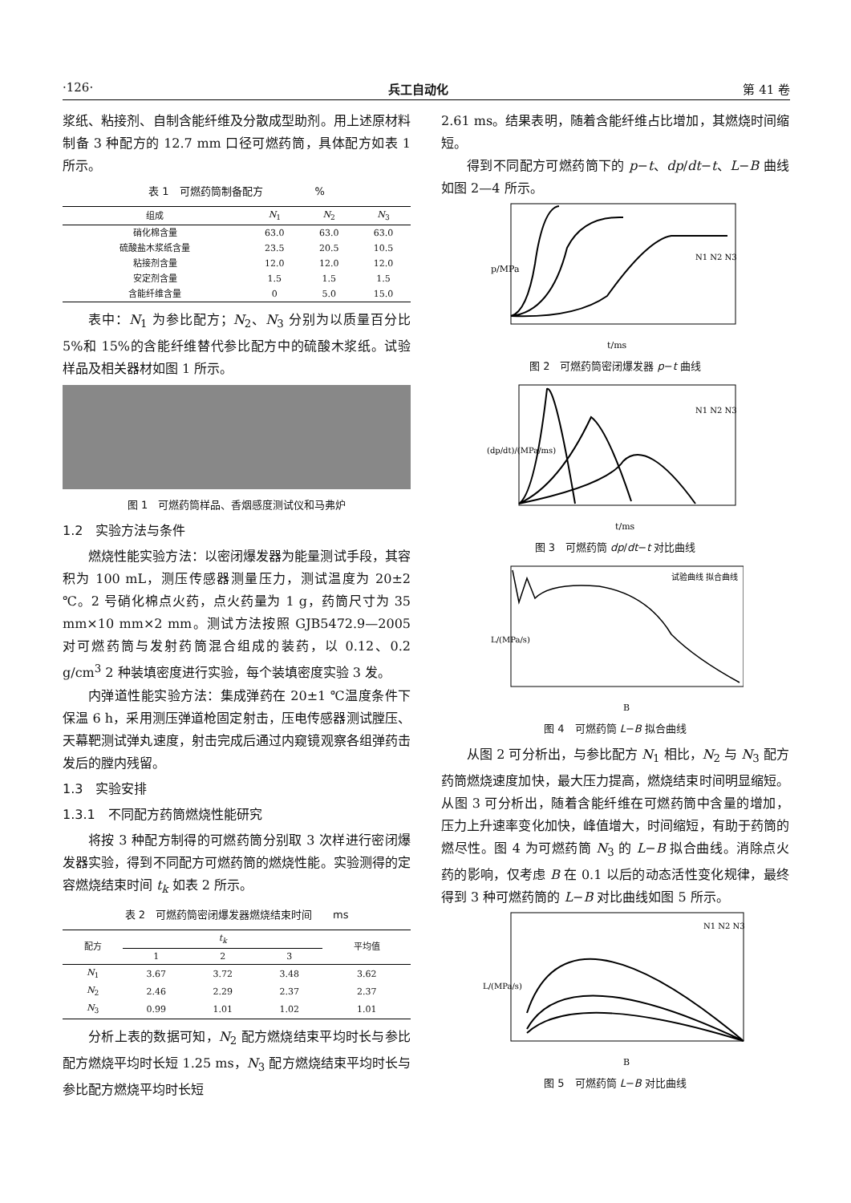·126· 兵工自动化 第 41 卷
浆纸、粘接剂、自制含能纤维及分散成型助剂。用上述原材料制备 3 种配方的 12.7 mm 口径可燃药筒，具体配方如表 1 所示。
表 1　可燃药筒制备配方　　　　　%
| 组成 | N<sub>1</sub> | N<sub>2</sub> | N<sub>3</sub> |
| --- | --- | --- | --- |
| 硝化棉含量 | 63.0 | 63.0 | 63.0 |
| 硫酸盐木浆纸含量 | 23.5 | 20.5 | 10.5 |
| 粘接剂含量 | 12.0 | 12.0 | 12.0 |
| 安定剂含量 | 1.5 | 1.5 | 1.5 |
| 含能纤维含量 | 0 | 5.0 | 15.0 |
表中：N<sub>1</sub> 为参比配方；N<sub>2</sub>、N<sub>3</sub> 分别为以质量百分比 5%和 15%的含能纤维替代参比配方中的硫酸木浆纸。试验样品及相关器材如图 1 所示。
图 1　可燃药筒样品、香烟感度测试仪和马弗炉
1.2　实验方法与条件
燃烧性能实验方法：以密闭爆发器为能量测试手段，其容积为 100 mL，测压传感器测量压力，测试温度为 20±2 ℃。2 号硝化棉点火药，点火药量为 1 g，药筒尺寸为 35 mm×10 mm×2 mm。测试方法按照 GJB5472.9—2005 对可燃药筒与发射药筒混合组成的装药，以 0.12、0.2 g/cm<sup>3</sup> 2 种装填密度进行实验，每个装填密度实验 3 发。
内弹道性能实验方法：集成弹药在 20±1 ℃温度条件下保温 6 h，采用测压弹道枪固定射击，压电传感器测试膛压、天幕靶测试弹丸速度，射击完成后通过内窥镜观察各组弹药击发后的膛内残留。
1.3　实验安排
1.3.1　不同配方药筒燃烧性能研究
将按 3 种配方制得的可燃药筒分别取 3 次样进行密闭爆发器实验，得到不同配方可燃药筒的燃烧性能。实验测得的定容燃烧结束时间 t<sub>k</sub> 如表 2 所示。
表 2　可燃药筒密闭爆发器燃烧结束时间　　ms
| 配方 | t<sub>k</sub> | | | 平均值 |
| --- | --- | --- | --- | --- |
| | 1 | 2 | 3 | |
| N<sub>1</sub> | 3.67 | 3.72 | 3.48 | 3.62 |
| N<sub>2</sub> | 2.46 | 2.29 | 2.37 | 2.37 |
| N<sub>3</sub> | 0.99 | 1.01 | 1.02 | 1.01 |
分析上表的数据可知，N<sub>2</sub> 配方燃烧结束平均时长与参比配方燃烧平均时长短 1.25 ms，N<sub>3</sub> 配方燃烧结束平均时长与参比配方燃烧平均时长短
2.61 ms。结果表明，随着含能纤维占比增加，其燃烧时间缩短。
得到不同配方可燃药筒下的 p−t、dp/dt−t、L−B 曲线如图 2—4 所示。
p/MPa
t/ms
N1 N2 N3
图 2　可燃药筒密闭爆发器 p−t 曲线
(dp/dt)/(MPa/ms)
t/ms
N1 N2 N3
图 3　可燃药筒 dp/dt−t 对比曲线
L/(MPa/s)
B
试验曲线 拟合曲线
图 4　可燃药筒 L−B 拟合曲线
从图 2 可分析出，与参比配方 N<sub>1</sub> 相比，N<sub>2</sub> 与 N<sub>3</sub> 配方药筒燃烧速度加快，最大压力提高，燃烧结束时间明显缩短。从图 3 可分析出，随着含能纤维在可燃药筒中含量的增加，压力上升速率变化加快，峰值增大，时间缩短，有助于药筒的燃尽性。图 4 为可燃药筒 N<sub>3</sub> 的 L−B 拟合曲线。消除点火药的影响，仅考虑 B 在 0.1 以后的动态活性变化规律，最终得到 3 种可燃药筒的 L−B 对比曲线如图 5 所示。
L/(MPa/s)
B
N1 N2 N3
图 5　可燃药筒 L−B 对比曲线